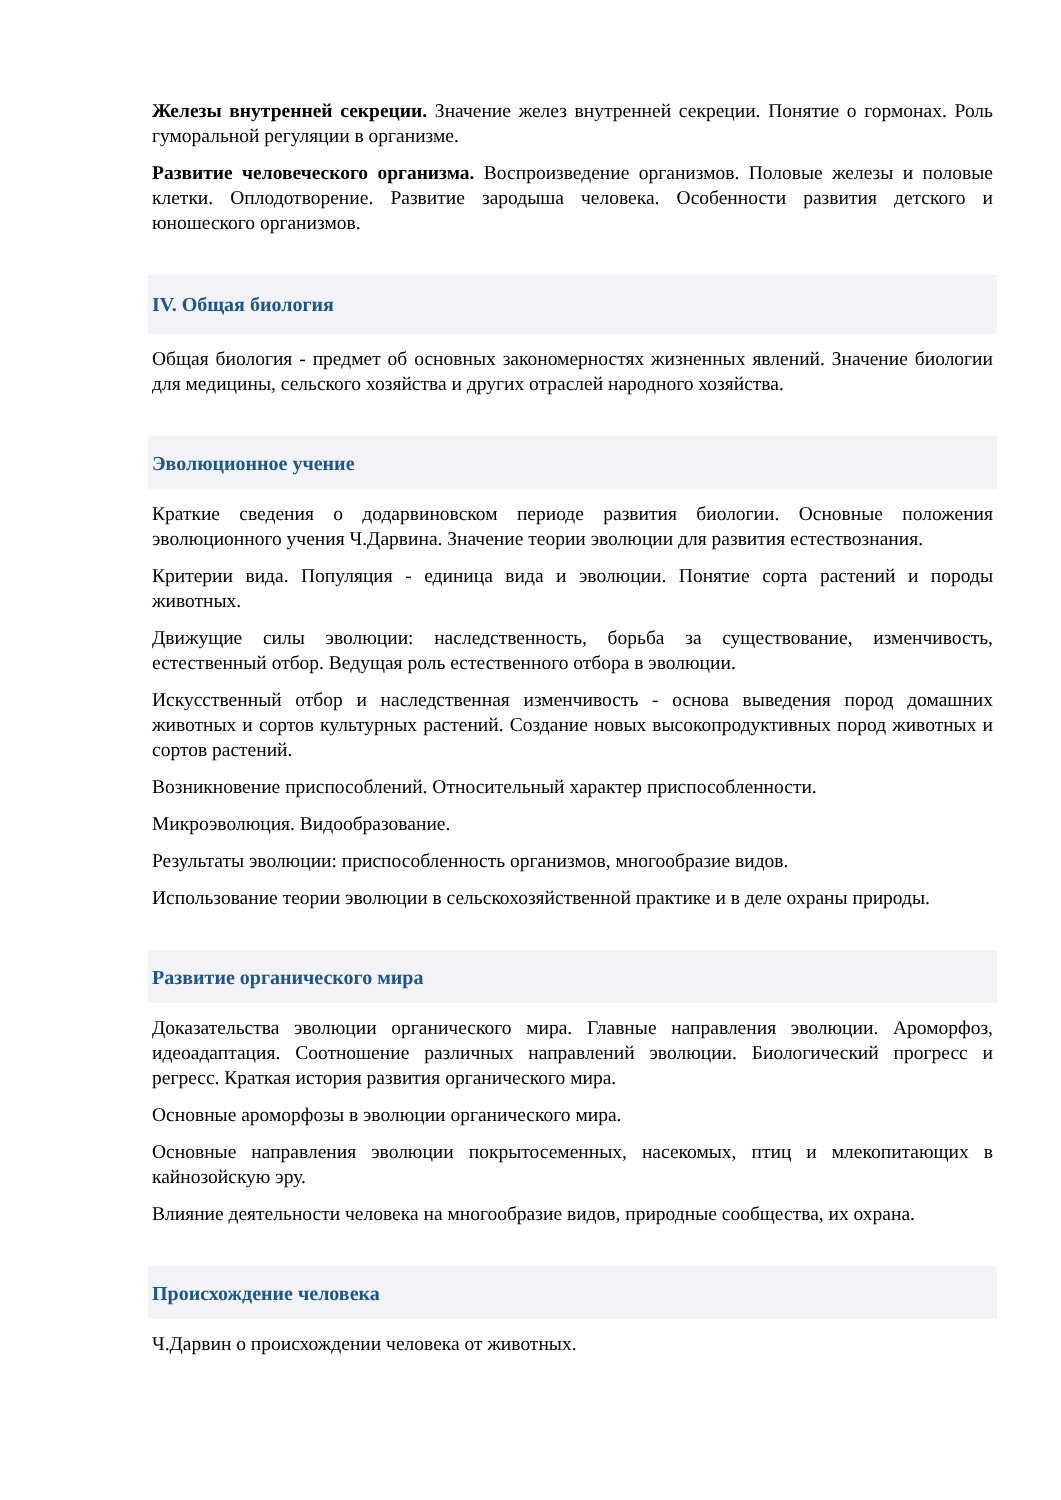Железы внутренней секреции. Значение желез внутренней секреции. Понятие о гормонах. Роль гуморальной регуляции в организме.
Развитие человеческого организма. Воспроизведение организмов. Половые железы и половые клетки. Оплодотворение. Развитие зародыша человека. Особенности развития детского и юношеского организмов.
IV. Общая биология
Общая биология - предмет об основных закономерностях жизненных явлений. Значение биологии для медицины, сельского хозяйства и других отраслей народного хозяйства.
Эволюционное учение
Краткие сведения о додарвиновском периоде развития биологии. Основные положения эволюционного учения Ч.Дарвина. Значение теории эволюции для развития естествознания.
Критерии вида. Популяция - единица вида и эволюции. Понятие сорта растений и породы животных.
Движущие силы эволюции: наследственность, борьба за существование, изменчивость, естественный отбор. Ведущая роль естественного отбора в эволюции.
Искусственный отбор и наследственная изменчивость - основа выведения пород домашних животных и сортов культурных растений. Создание новых высокопродуктивных пород животных и сортов растений.
Возникновение приспособлений. Относительный характер приспособленности.
Микроэволюция. Видообразование.
Результаты эволюции: приспособленность организмов, многообразие видов.
Использование теории эволюции в сельскохозяйственной практике и в деле охраны природы.
Развитие органического мира
Доказательства эволюции органического мира. Главные направления эволюции. Ароморфоз, идеоадаптация. Соотношение различных направлений эволюции. Биологический прогресс и регресс. Краткая история развития органического мира.
Основные ароморфозы в эволюции органического мира.
Основные направления эволюции покрытосеменных, насекомых, птиц и млекопитающих в кайнозойскую эру.
Влияние деятельности человека на многообразие видов, природные сообщества, их охрана.
Происхождение человека
Ч.Дарвин о происхождении человека от животных.